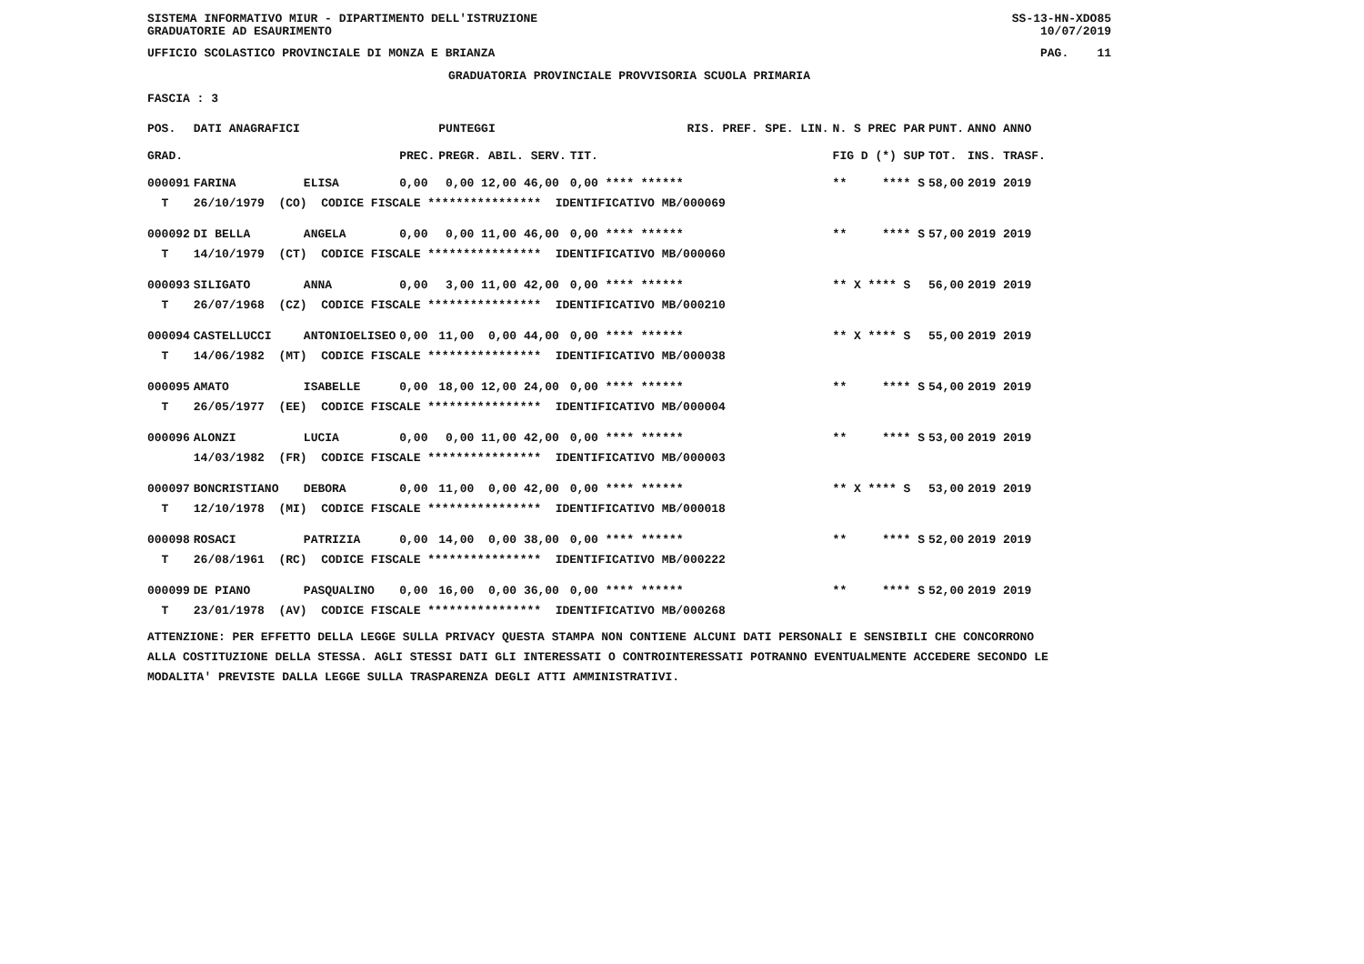SISTEMA INFORMATIVO MIUR - DIPARTIMENTO DELL'ISTRUZIONE SS-13-HN-XDO85
GRADUATORIE AD ESAURIMENTO 10/07/2019
UFFICIO SCOLASTICO PROVINCIALE DI MONZA E BRIANZA PAG. 11
GRADUATORIA PROVINCIALE PROVVISORIA SCUOLA PRIMARIA
FASCIA : 3
| POS. | DATI ANAGRAFICI | | | PUNTEGGI | | RIS. PREF. SPE. LIN. | N. S PREC PAR | PUNT. | ANNO ANNO |
| --- | --- | --- | --- | --- | --- | --- | --- | --- | --- |
| GRAD. | | | PREC. | PREGR. ABIL. SERV. | TIT. | | FIG D (*) SUP | TOT. | INS. TRASF. |
| 000091 | FARINA | ELISA | 0,00 | 0,00 12,00 46,00 | 0,00 **** ****** | | ** **** S | 58,00 | 2019 2019 |
| T | 26/10/1979 (CO) CODICE FISCALE **************** IDENTIFICATIVO MB/000069 | | | | | | | | |
| 000092 | DI BELLA | ANGELA | 0,00 | 0,00 11,00 46,00 | 0,00 **** ****** | | ** **** S | 57,00 | 2019 2019 |
| T | 14/10/1979 (CT) CODICE FISCALE **************** IDENTIFICATIVO MB/000060 | | | | | | | | |
| 000093 | SILIGATO | ANNA | 0,00 | 3,00 11,00 42,00 | 0,00 **** ****** | | ** X **** S | 56,00 | 2019 2019 |
| T | 26/07/1968 (CZ) CODICE FISCALE **************** IDENTIFICATIVO MB/000210 | | | | | | | | |
| 000094 | CASTELLUCCI | ANTONIOELISEO | 0,00 | 11,00 0,00 44,00 | 0,00 **** ****** | | ** X **** S | 55,00 | 2019 2019 |
| T | 14/06/1982 (MT) CODICE FISCALE **************** IDENTIFICATIVO MB/000038 | | | | | | | | |
| 000095 | AMATO | ISABELLE | 0,00 | 18,00 12,00 24,00 | 0,00 **** ****** | | ** **** S | 54,00 | 2019 2019 |
| T | 26/05/1977 (EE) CODICE FISCALE **************** IDENTIFICATIVO MB/000004 | | | | | | | | |
| 000096 | ALONZI | LUCIA | 0,00 | 0,00 11,00 42,00 | 0,00 **** ****** | | ** **** S | 53,00 | 2019 2019 |
| | 14/03/1982 (FR) CODICE FISCALE **************** IDENTIFICATIVO MB/000003 | | | | | | | | |
| 000097 | BONCRISTIANO | DEBORA | 0,00 | 11,00 0,00 42,00 | 0,00 **** ****** | | ** X **** S | 53,00 | 2019 2019 |
| T | 12/10/1978 (MI) CODICE FISCALE **************** IDENTIFICATIVO MB/000018 | | | | | | | | |
| 000098 | ROSACI | PATRIZIA | 0,00 | 14,00 0,00 38,00 | 0,00 **** ****** | | ** **** S | 52,00 | 2019 2019 |
| T | 26/08/1961 (RC) CODICE FISCALE **************** IDENTIFICATIVO MB/000222 | | | | | | | | |
| 000099 | DE PIANO | PASQUALINO | 0,00 | 16,00 0,00 36,00 | 0,00 **** ****** | | ** **** S | 52,00 | 2019 2019 |
| T | 23/01/1978 (AV) CODICE FISCALE **************** IDENTIFICATIVO MB/000268 | | | | | | | | |
ATTENZIONE: PER EFFETTO DELLA LEGGE SULLA PRIVACY QUESTA STAMPA NON CONTIENE ALCUNI DATI PERSONALI E SENSIBILI CHE CONCORRONO
ALLA COSTITUZIONE DELLA STESSA. AGLI STESSI DATI GLI INTERESSATI O CONTROINTERESSATI POTRANNO EVENTUALMENTE ACCEDERE SECONDO LE
MODALITA' PREVISTE DALLA LEGGE SULLA TRASPARENZA DEGLI ATTI AMMINISTRATIVI.